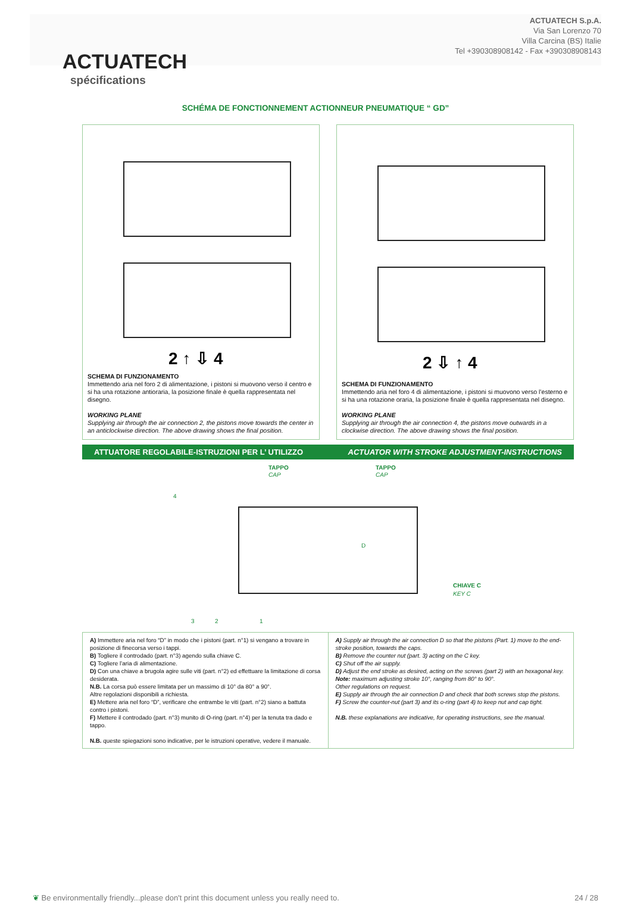ACTUATECH
ACTUATECH S.p.A.
Via San Lorenzo 70
Villa Carcina (BS) Italie
Tel +390308908142 - Fax +390308908143
spécifications
SCHÉMA DE FONCTIONNEMENT ACTIONNEUR PNEUMATIQUE “ GD”
2 ↑ ⇩ 4
SCHEMA DI FUNZIONAMENTO
Immettendo aria nel foro 2 di alimentazione, i pistoni si muovono verso il centro e si ha una rotazione antioraria, la posizione finale è quella rappresentata nel disegno.
WORKING PLANE
Supplying air through the air connection 2, the pistons move towards the center in an anticlockwise direction. The above drawing shows the final position.
2 ⇩ ↑ 4
SCHEMA DI FUNZIONAMENTO
Immettendo aria nel foro 4 di alimentazione, i pistoni si muovono verso l’esterno e si ha una rotazione oraria, la posizione finale è quella rappresentata nel disegno.
WORKING PLANE
Supplying air through the air connection 4, the pistons move outwards in a clockwise direction. The above drawing shows the final position.
ATTUATORE REGOLABILE-ISTRUZIONI PER L’ UTILIZZO ACTUATOR WITH STROKE ADJUSTMENT-INSTRUCTIONS
TAPPO
CAP
TAPPO
CAP
D
CHIAVE C
KEY C
4
3
2
1
A) Immettere aria nel foro “D” in modo che i pistoni (part. n°1) si vengano a trovare in posizione di finecorsa verso i tappi.
B) Togliere il controdado (part. n°3) agendo sulla chiave C.
C) Togliere l’aria di alimentazione.
D) Con una chiave a brugola agire sulle viti (part. n°2) ed effettuare la limitazione di corsa desiderata.
N.B. La corsa può essere limitata per un massimo di 10° da 80° a 90°.
Altre regolazioni disponibili a richiesta.
E) Mettere aria nel foro “D”, verificare che entrambe le viti (part. n°2) siano a battuta contro i pistoni.
F) Mettere il controdado (part. n°3) munito di O-ring (part. n°4) per la tenuta tra dado e tappo.
N.B. queste spiegazioni sono indicative, per le istruzioni operative, vedere il manuale.
A) Supply air through the air connection D so that the pistons (Part. 1) move to the end-stroke position, towards the caps.
B) Remove the counter nut (part. 3) acting on the C key.
C) Shut off the air supply.
D) Adjust the end stroke as desired, acting on the screws (part 2) with an hexagonal key.
Note: maximum adjusting stroke 10°, ranging from 80° to 90°.
Other regulations on request.
E) Supply air through the air connection D and check that both screws stop the pistons.
F) Screw the counter-nut (part 3) and its o-ring (part 4) to keep nut and cap tight.
N.B. these explanations are indicative, for operating instructions, see the manual.
❦ Be environmentally friendly...please don't print this document unless you really need to. 24 / 28